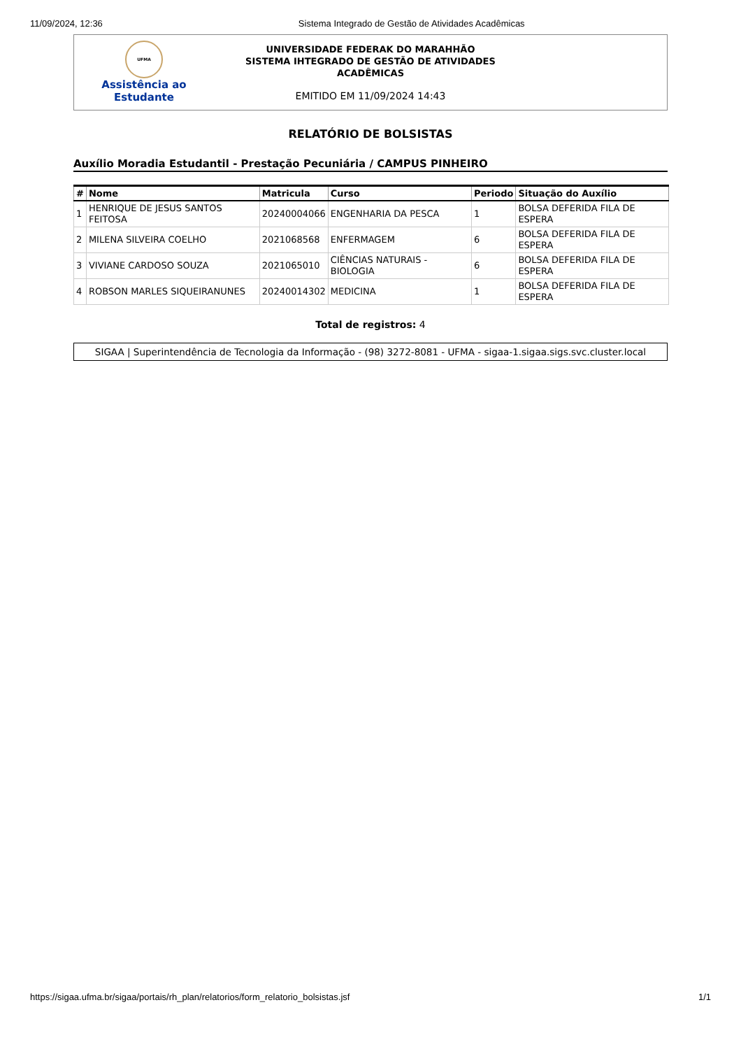11/09/2024, 12:36 Sistema Integrado de Gestão de Atividades Acadêmicas
UFMA
Assistência ao
Estudante
UNIVERSIDADE FEDERAK DO MARAHHÃO
SISTEMA IHTEGRADO DE GESTÃO DE ATIVIDADES
ACADÊMICAS
EMITIDO EM 11/09/2024 14:43
RELATÓRIO DE BOLSISTAS
Auxílio Moradia Estudantil - Prestação Pecuniária / CAMPUS PINHEIRO
| # | Nome | Matricula | Curso | Periodo | Situação do Auxílio |
| --- | --- | --- | --- | --- | --- |
| 1 | HENRIQUE DE JESUS SANTOS FEITOSA | 20240004066 | ENGENHARIA DA PESCA | 1 | BOLSA DEFERIDA FILA DE ESPERA |
| 2 | MILENA SILVEIRA COELHO | 2021068568 | ENFERMAGEM | 6 | BOLSA DEFERIDA FILA DE ESPERA |
| 3 | VIVIANE CARDOSO SOUZA | 2021065010 | CIÊNCIAS NATURAIS - BIOLOGIA | 6 | BOLSA DEFERIDA FILA DE ESPERA |
| 4 | ROBSON MARLES SIQUEIRANUNES | 20240014302 | MEDICINA | 1 | BOLSA DEFERIDA FILA DE ESPERA |
Total de registros: 4
SIGAA | Superintendência de Tecnologia da Informação - (98) 3272-8081 - UFMA - sigaa-1.sigaa.sigs.svc.cluster.local
https://sigaa.ufma.br/sigaa/portais/rh_plan/relatorios/form_relatorio_bolsistas.jsf 1/1